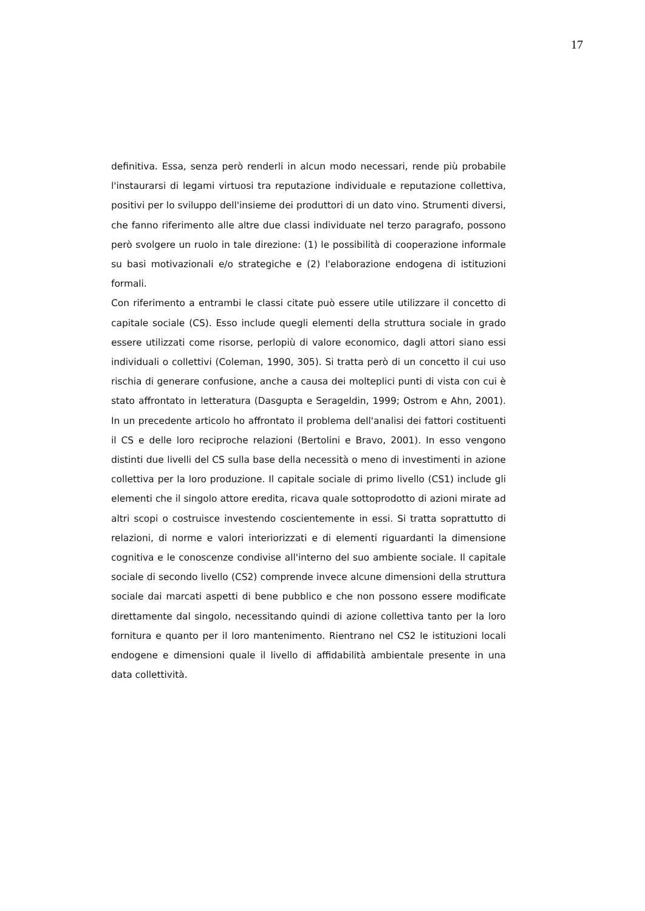17
definitiva. Essa, senza però renderli in alcun modo necessari, rende più probabile l'instaurarsi di legami virtuosi tra reputazione individuale e reputazione collettiva, positivi per lo sviluppo dell'insieme dei produttori di un dato vino. Strumenti diversi, che fanno riferimento alle altre due classi individuate nel terzo paragrafo, possono però svolgere un ruolo in tale direzione: (1) le possibilità di cooperazione informale su basi motivazionali e/o strategiche e (2) l'elaborazione endogena di istituzioni formali.
Con riferimento a entrambi le classi citate può essere utile utilizzare il concetto di capitale sociale (CS). Esso include quegli elementi della struttura sociale in grado essere utilizzati come risorse, perlopiù di valore economico, dagli attori siano essi individuali o collettivi (Coleman, 1990, 305). Si tratta però di un concetto il cui uso rischia di generare confusione, anche a causa dei molteplici punti di vista con cui è stato affrontato in letteratura (Dasgupta e Serageldin, 1999; Ostrom e Ahn, 2001). In un precedente articolo ho affrontato il problema dell'analisi dei fattori costituenti il CS e delle loro reciproche relazioni (Bertolini e Bravo, 2001). In esso vengono distinti due livelli del CS sulla base della necessità o meno di investimenti in azione collettiva per la loro produzione. Il capitale sociale di primo livello (CS1) include gli elementi che il singolo attore eredita, ricava quale sottoprodotto di azioni mirate ad altri scopi o costruisce investendo coscientemente in essi. Si tratta soprattutto di relazioni, di norme e valori interiorizzati e di elementi riguardanti la dimensione cognitiva e le conoscenze condivise all'interno del suo ambiente sociale. Il capitale sociale di secondo livello (CS2) comprende invece alcune dimensioni della struttura sociale dai marcati aspetti di bene pubblico e che non possono essere modificate direttamente dal singolo, necessitando quindi di azione collettiva tanto per la loro fornitura e quanto per il loro mantenimento. Rientrano nel CS2 le istituzioni locali endogene e dimensioni quale il livello di affidabilità ambientale presente in una data collettività.